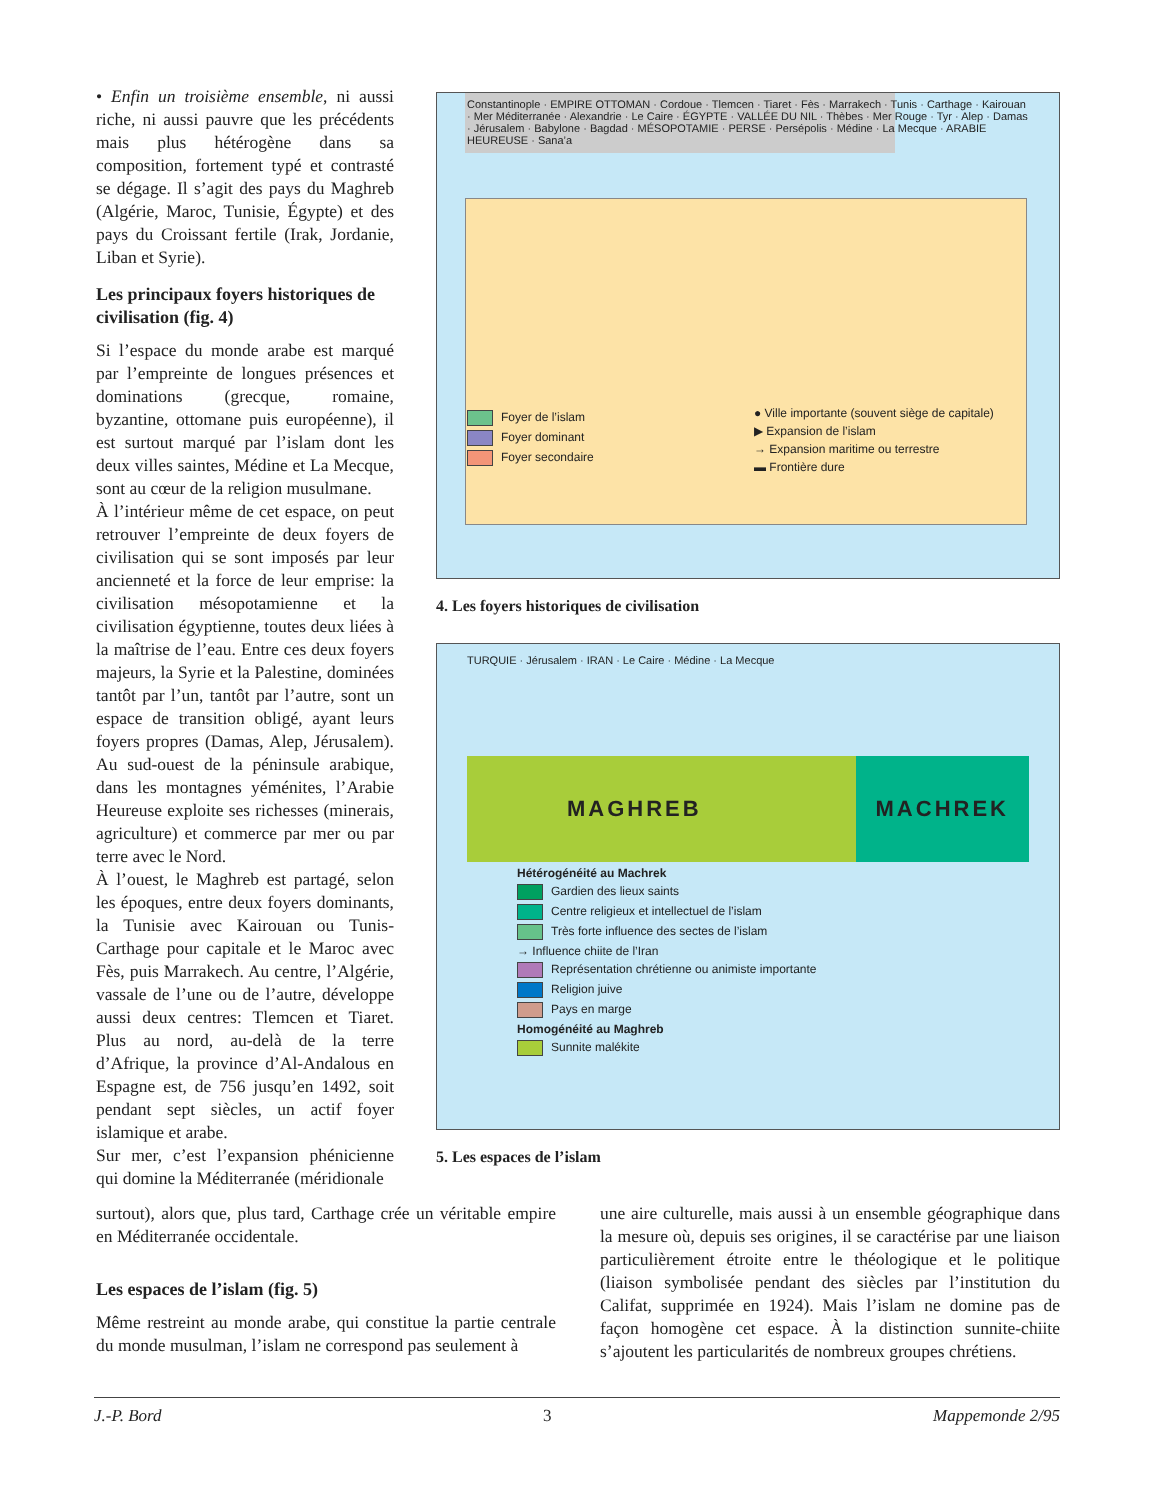• Enfin un troisième ensemble, ni aussi riche, ni aussi pauvre que les précédents mais plus hétérogène dans sa composition, fortement typé et contrasté se dégage. Il s’agit des pays du Maghreb (Algérie, Maroc, Tunisie, Égypte) et des pays du Croissant fertile (Irak, Jordanie, Liban et Syrie).
Les principaux foyers historiques de civilisation (fig. 4)
Si l’espace du monde arabe est marqué par l’empreinte de longues présences et dominations (grecque, romaine, byzantine, ottomane puis européenne), il est surtout marqué par l’islam dont les deux villes saintes, Médine et La Mecque, sont au cœur de la religion musulmane.
À l’intérieur même de cet espace, on peut retrouver l’empreinte de deux foyers de civilisation qui se sont imposés par leur ancienneté et la force de leur emprise: la civilisation mésopotamienne et la civilisation égyptienne, toutes deux liées à la maîtrise de l’eau. Entre ces deux foyers majeurs, la Syrie et la Palestine, dominées tantôt par l’un, tantôt par l’autre, sont un espace de transition obligé, ayant leurs foyers propres (Damas, Alep, Jérusalem). Au sud-ouest de la péninsule arabique, dans les montagnes yéménites, l’Arabie Heureuse exploite ses richesses (minerais, agriculture) et commerce par mer ou par terre avec le Nord.
À l’ouest, le Maghreb est partagé, selon les époques, entre deux foyers dominants, la Tunisie avec Kairouan ou Tunis-Carthage pour capitale et le Maroc avec Fès, puis Marrakech. Au centre, l’Algérie, vassale de l’une ou de l’autre, développe aussi deux centres: Tlemcen et Tiaret. Plus au nord, au-delà de la terre d’Afrique, la province d’Al-Andalous en Espagne est, de 756 jusqu’en 1492, soit pendant sept siècles, un actif foyer islamique et arabe.
Sur mer, c’est l’expansion phénicienne qui domine la Méditerranée (méridionale
Constantinople · EMPIRE OTTOMAN · Cordoue · Tlemcen · Tiaret · Fès · Marrakech · Tunis · Carthage · Kairouan · Mer Méditerranée · Alexandrie · Le Caire · ÉGYPTE · VALLÉE DU NIL · Thèbes · Mer Rouge · Tyr · Alep · Damas · Jérusalem · Babylone · Bagdad · MÉSOPOTAMIE · PERSE · Persépolis · Médine · La Mecque · ARABIE HEUREUSE · Sana’a
Foyer de l’islam
Foyer dominant
Foyer secondaire
● Ville importante (souvent siège de capitale)
▶ Expansion de l’islam
→ Expansion maritime ou terrestre
▬ Frontière dure
4. Les foyers historiques de civilisation
TURQUIE · Jérusalem · IRAN · Le Caire · Médine · La Mecque
MAGHREB MACHREK
Hétérogénéité au Machrek
Gardien des lieux saints
Centre religieux et intellectuel de l’islam
Très forte influence des sectes de l’islam
→ Influence chiite de l’Iran
Représentation chrétienne ou animiste importante
Religion juive
Pays en marge
Homogénéité au Maghreb
Sunnite malékite
5. Les espaces de l’islam
surtout), alors que, plus tard, Carthage crée un véritable empire en Méditerranée occidentale.
Les espaces de l’islam (fig. 5)
Même restreint au monde arabe, qui constitue la partie centrale du monde musulman, l’islam ne correspond pas seulement à
une aire culturelle, mais aussi à un ensemble géographique dans la mesure où, depuis ses origines, il se caractérise par une liaison particulièrement étroite entre le théologique et le politique (liaison symbolisée pendant des siècles par l’institution du Califat, supprimée en 1924). Mais l’islam ne domine pas de façon homogène cet espace. À la distinction sunnite-chiite s’ajoutent les particularités de nombreux groupes chrétiens.
J.-P. Bord 3 Mappemonde 2/95